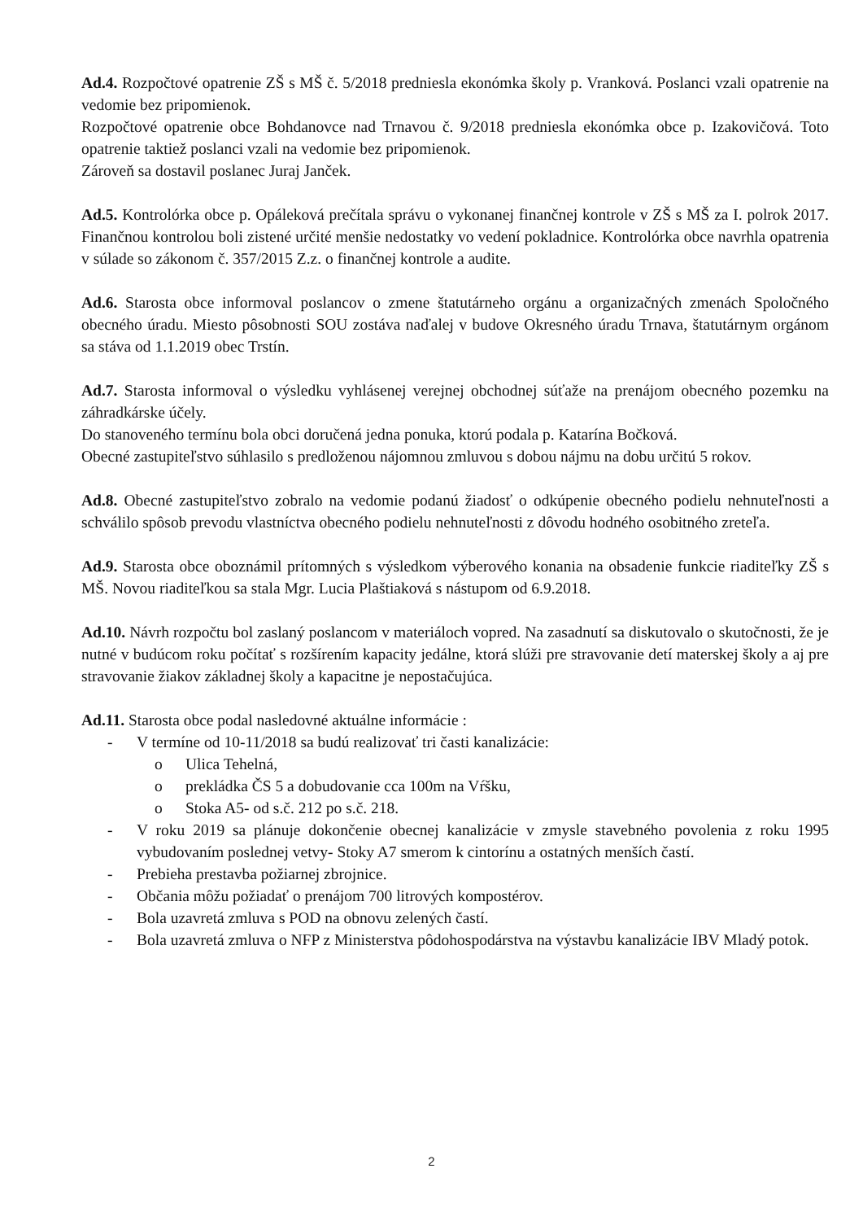Ad.4. Rozpočtové opatrenie ZŠ s MŠ č. 5/2018 predniesla ekonómka školy p. Vranková. Poslanci vzali opatrenie na vedomie bez pripomienok.
Rozpočtové opatrenie obce Bohdanovce nad Trnavou č. 9/2018 predniesla ekonómka obce p. Izakovičová. Toto opatrenie taktiež poslanci vzali na vedomie bez pripomienok.
Zároveň sa dostavil poslanec Juraj Janček.
Ad.5. Kontrolórka obce p. Opáleková prečítala správu o vykonanej finančnej kontrole v ZŠ s MŠ za I. polrok 2017. Finančnou kontrolou boli zistené určité menšie nedostatky vo vedení pokladnice. Kontrolórka obce navrhla opatrenia v súlade so zákonom č. 357/2015 Z.z. o finančnej kontrole a audite.
Ad.6. Starosta obce informoval poslancov o zmene štatutárneho orgánu a organizačných zmenách Spoločného obecného úradu. Miesto pôsobnosti SOU zostáva naďalej v budove Okresného úradu Trnava, štatutárnym orgánom sa stáva od 1.1.2019 obec Trstín.
Ad.7. Starosta informoval o výsledku vyhlásenej verejnej obchodnej súťaže na prenájom obecného pozemku na záhradkárske účely.
Do stanoveného termínu bola obci doručená jedna ponuka, ktorú podala p. Katarína Bočková.
Obecné zastupiteľstvo súhlasilo s predloženou nájomnou zmluvou s dobou nájmu na dobu určitú 5 rokov.
Ad.8. Obecné zastupiteľstvo zobralo na vedomie podanú žiadosť o odkúpenie obecného podielu nehnuteľnosti a schválilo spôsob prevodu vlastníctva obecného podielu nehnuteľnosti z dôvodu hodného osobitného zreteľa.
Ad.9. Starosta obce oboznámil prítomných s výsledkom výberového konania na obsadenie funkcie riaditeľky ZŠ s MŠ. Novou riaditeľkou sa stala Mgr. Lucia Plaštiaková s nástupom od 6.9.2018.
Ad.10. Návrh rozpočtu bol zaslaný poslancom v materiáloch vopred. Na zasadnutí sa diskutovalo o skutočnosti, že je nutné v budúcom roku počítať s rozšírením kapacity jedálne, ktorá slúži pre stravovanie detí materskej školy a aj pre stravovanie žiakov základnej školy a kapacitne je nepostačujúca.
Ad.11. Starosta obce podal nasledovné aktuálne informácie :
- V termíne od 10-11/2018 sa budú realizovať tri časti kanalizácie:
o Ulica Tehelná,
o prekládka ČS 5 a dobudovanie cca 100m na Vŕšku,
o Stoka A5- od s.č. 212 po s.č. 218.
- V roku 2019 sa plánuje dokončenie obecnej kanalizácie v zmysle stavebného povolenia z roku 1995 vybudovaním poslednej vetvy- Stoky A7 smerom k cintorínu a ostatných menších častí.
- Prebieha prestavba požiarnej zbrojnice.
- Občania môžu požiadať o prenájom 700 litrových kompostérov.
- Bola uzavretá zmluva s POD na obnovu zelených častí.
- Bola uzavretá zmluva o NFP z Ministerstva pôdohospodárstva na výstavbu kanalizácie IBV Mladý potok.
2